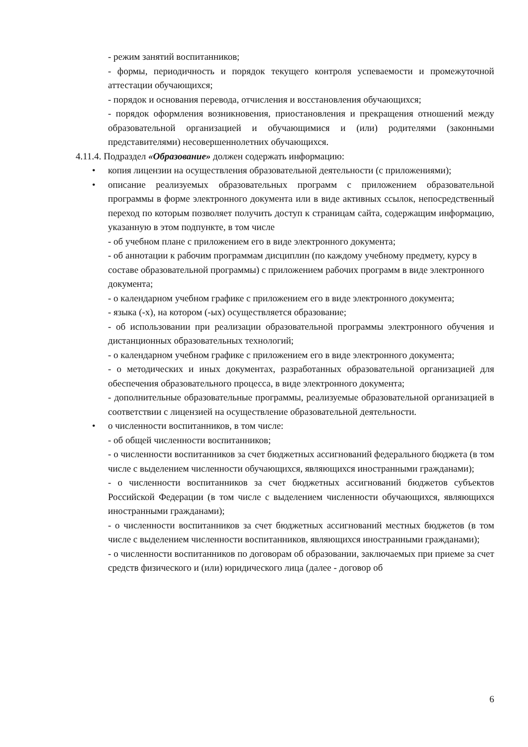- режим занятий воспитанников;
- формы, периодичность и порядок текущего контроля успеваемости и промежуточной аттестации обучающихся;
- порядок и основания перевода, отчисления и восстановления обучающихся;
- порядок оформления возникновения, приостановления и прекращения отношений между образовательной организацией и обучающимися и (или) родителями (законными представителями) несовершеннолетних обучающихся.
4.11.4. Подраздел «Образование» должен содержать информацию:
• копия лицензии на осуществления образовательной деятельности (с приложениями);
• описание реализуемых образовательных программ с приложением образовательной программы в форме электронного документа или в виде активных ссылок, непосредственный переход по которым позволяет получить доступ к страницам сайта, содержащим информацию, указанную в этом подпункте, в том числе
- об учебном плане с приложением его в виде электронного документа;
- об аннотации к рабочим программам дисциплин (по каждому учебному предмету, курсу в составе образовательной программы) с приложением рабочих программ в виде электронного документа;
- о календарном учебном графике с приложением его в виде электронного документа;
- языка (-х), на котором (-ых) осуществляется образование;
- об использовании при реализации образовательной программы электронного обучения и дистанционных образовательных технологий;
- о календарном учебном графике с приложением его в виде электронного документа;
- о методических и иных документах, разработанных образовательной организацией для обеспечения образовательного процесса, в виде электронного документа;
- дополнительные образовательные программы, реализуемые образовательной организацией в соответствии с лицензией на осуществление образовательной деятельности.
• о численности воспитанников, в том числе:
- об общей численности воспитанников;
- о численности воспитанников за счет бюджетных ассигнований федерального бюджета (в том числе с выделением численности обучающихся, являющихся иностранными гражданами);
- о численности воспитанников за счет бюджетных ассигнований бюджетов субъектов Российской Федерации (в том числе с выделением численности обучающихся, являющихся иностранными гражданами);
- о численности воспитанников за счет бюджетных ассигнований местных бюджетов (в том числе с выделением численности воспитанников, являющихся иностранными гражданами);
- о численности воспитанников по договорам об образовании, заключаемых при приеме за счет средств физического и (или) юридического лица (далее - договор об
6